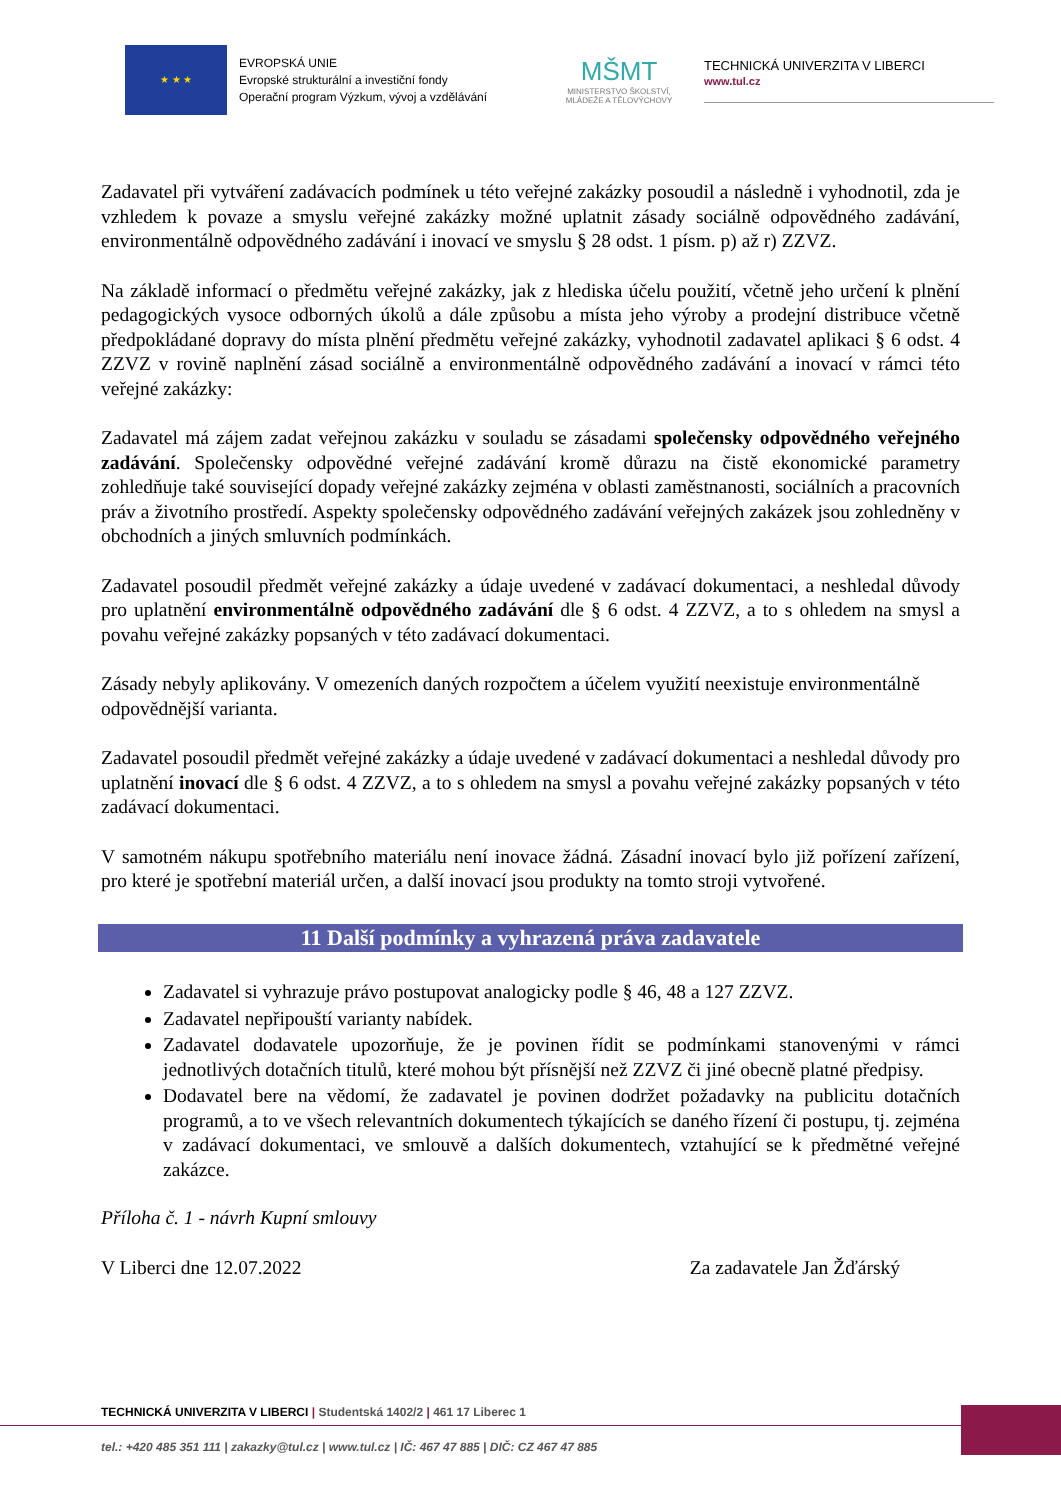★ ★ ★
EVROPSKÁ UNIE
Evropské strukturální a investiční fondy
Operační program Výzkum, vývoj a vzdělávání
MŠMT
MINISTERSTVO ŠKOLSTVÍ, MLÁDEŽE A TĚLOVÝCHOVY
TECHNICKÁ UNIVERZITA V LIBERCI
www.tul.cz
Zadavatel při vytváření zadávacích podmínek u této veřejné zakázky posoudil a následně i vyhodnotil, zda je vzhledem k povaze a smyslu veřejné zakázky možné uplatnit zásady sociálně odpovědného zadávání, environmentálně odpovědného zadávání i inovací ve smyslu § 28 odst. 1 písm. p) až r) ZZVZ.
Na základě informací o předmětu veřejné zakázky, jak z hlediska účelu použití, včetně jeho určení k plnění pedagogických vysoce odborných úkolů a dále způsobu a místa jeho výroby a prodejní distribuce včetně předpokládané dopravy do místa plnění předmětu veřejné zakázky, vyhodnotil zadavatel aplikaci § 6 odst. 4 ZZVZ v rovině naplnění zásad sociálně a environmentálně odpovědného zadávání a inovací v rámci této veřejné zakázky:
Zadavatel má zájem zadat veřejnou zakázku v souladu se zásadami společensky odpovědného veřejného zadávání. Společensky odpovědné veřejné zadávání kromě důrazu na čistě ekonomické parametry zohledňuje také související dopady veřejné zakázky zejména v oblasti zaměstnanosti, sociálních a pracovních práv a životního prostředí. Aspekty společensky odpovědného zadávání veřejných zakázek jsou zohledněny v obchodních a jiných smluvních podmínkách.
Zadavatel posoudil předmět veřejné zakázky a údaje uvedené v zadávací dokumentaci, a neshledal důvody pro uplatnění environmentálně odpovědného zadávání dle § 6 odst. 4 ZZVZ, a to s ohledem na smysl a povahu veřejné zakázky popsaných v této zadávací dokumentaci.
Zásady nebyly aplikovány. V omezeních daných rozpočtem a účelem využití neexistuje environmentálně odpovědnější varianta.
Zadavatel posoudil předmět veřejné zakázky a údaje uvedené v zadávací dokumentaci a neshledal důvody pro uplatnění inovací dle § 6 odst. 4 ZZVZ, a to s ohledem na smysl a povahu veřejné zakázky popsaných v této zadávací dokumentaci.
V samotném nákupu spotřebního materiálu není inovace žádná. Zásadní inovací bylo již pořízení zařízení, pro které je spotřební materiál určen, a další inovací jsou produkty na tomto stroji vytvořené.
11 Další podmínky a vyhrazená práva zadavatele
Zadavatel si vyhrazuje právo postupovat analogicky podle § 46, 48 a 127 ZZVZ.
Zadavatel nepřipouští varianty nabídek.
Zadavatel dodavatele upozorňuje, že je povinen řídit se podmínkami stanovenými v rámci jednotlivých dotačních titulů, které mohou být přísnější než ZZVZ či jiné obecně platné předpisy.
Dodavatel bere na vědomí, že zadavatel je povinen dodržet požadavky na publicitu dotačních programů, a to ve všech relevantních dokumentech týkajících se daného řízení či postupu, tj. zejména v zadávací dokumentaci, ve smlouvě a dalších dokumentech, vztahující se k předmětné veřejné zakázce.
Příloha č. 1 - návrh Kupní smlouvy
V Liberci dne 12.07.2022 Za zadavatele Jan Žďárský
TECHNICKÁ UNIVERZITA V LIBERCI | Studentská 1402/2 | 461 17 Liberec 1
tel.: +420 485 351 111 | zakazky@tul.cz | www.tul.cz | IČ: 467 47 885 | DIČ: CZ 467 47 885